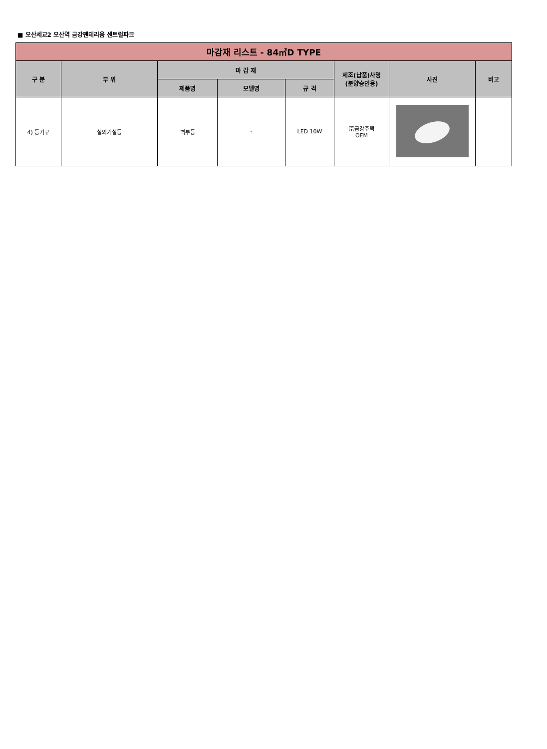■ 오산세교2 오산역 금강펜테리움 센트럴파크
| 마감재 리스트 - 84㎡D TYPE | | | | | | | |
| --- | --- | --- | --- | --- | --- | --- | --- |
| 구 분 | 부 위 | 마 감 재 | | | 제조(납품)사명 (분양승인용) | 사진 | 비고 |
| | | 제품명 | 모델명 | 규 격 | | | |
| 4) 등기구 | 실외기실등 | 벽부등 | - | LED 10W | ㈜금강주택 OEM | | |